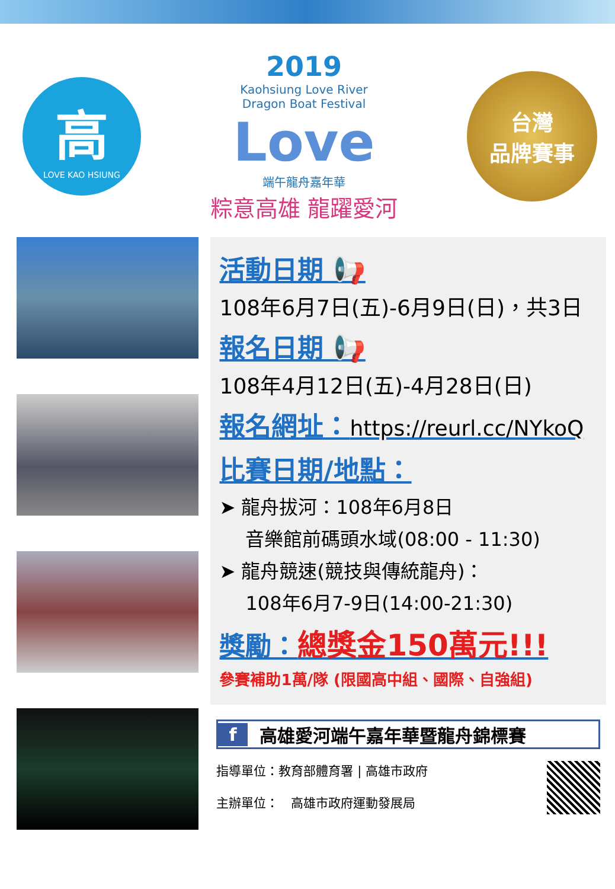高
LOVE KAO HSIUNG
2019
Kaohsiung Love River
Dragon Boat Festival
Love
端午龍舟嘉年華
粽意高雄 龍躍愛河
台灣
品牌賽事
活動日期 📢
108年6月7日(五)-6月9日(日)，共3日
報名日期 📢
108年4月12日(五)-4月28日(日)
報名網址：https://reurl.cc/NYkoQ
比賽日期/地點：
➤ 龍舟拔河：108年6月8日
音樂館前碼頭水域(08:00 - 11:30)
➤ 龍舟競速(競技與傳統龍舟)：
108年6月7-9日(14:00-21:30)
獎勵：總獎金150萬元!!!
參賽補助1萬/隊 (限國高中組、國際、自強組)
f 高雄愛河端午嘉年華暨龍舟錦標賽
指導單位：教育部體育署 | 高雄市政府
主辦單位：　高雄市政府運動發展局